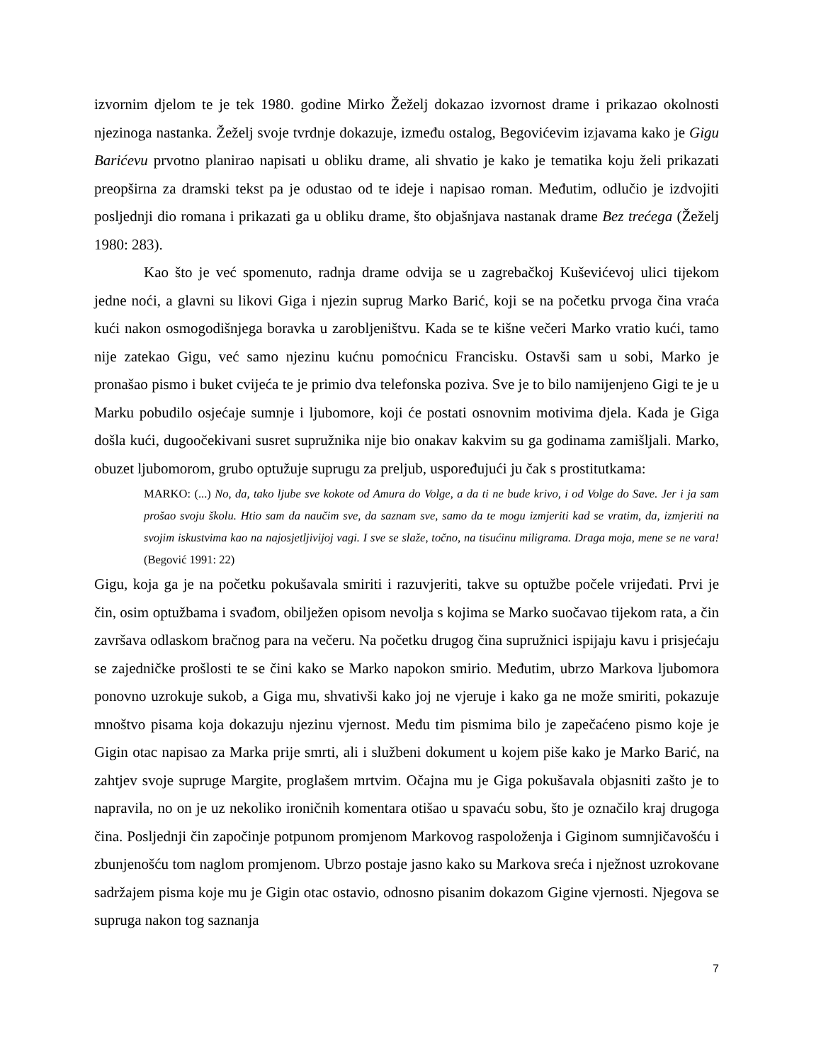izvornim djelom te je tek 1980. godine Mirko Žeželj dokazao izvornost drame i prikazao okolnosti njezinoga nastanka. Žeželj svoje tvrdnje dokazuje, između ostalog, Begovićevim izjavama kako je Gigu Barićevu prvotno planirao napisati u obliku drame, ali shvatio je kako je tematika koju želi prikazati preopširna za dramski tekst pa je odustao od te ideje i napisao roman. Međutim, odlučio je izdvojiti posljednji dio romana i prikazati ga u obliku drame, što objašnjava nastanak drame Bez trećega (Žeželj 1980: 283).
Kao što je već spomenuto, radnja drame odvija se u zagrebačkoj Kuševićevoj ulici tijekom jedne noći, a glavni su likovi Giga i njezin suprug Marko Barić, koji se na početku prvoga čina vraća kući nakon osmogodišnjega boravka u zarobljeništvu. Kada se te kišne večeri Marko vratio kući, tamo nije zatekao Gigu, već samo njezinu kućnu pomoćnicu Francisku. Ostavši sam u sobi, Marko je pronašao pismo i buket cvijeća te je primio dva telefonska poziva. Sve je to bilo namijenjeno Gigi te je u Marku pobudilo osjećaje sumnje i ljubomore, koji će postati osnovnim motivima djela. Kada je Giga došla kući, dugoočekivani susret supružnika nije bio onakav kakvim su ga godinama zamišljali. Marko, obuzet ljubomorom, grubo optužuje suprugu za preljub, uspoređujući ju čak s prostitutkama:
MARKO: (...) No, da, tako ljube sve kokote od Amura do Volge, a da ti ne bude krivo, i od Volge do Save. Jer i ja sam prošao svoju školu. Htio sam da naučim sve, da saznam sve, samo da te mogu izmjeriti kad se vratim, da, izmjeriti na svojim iskustvima kao na najosjetljivijoj vagi. I sve se slaže, točno, na tisućinu miligrama. Draga moja, mene se ne vara! (Begović 1991: 22)
Gigu, koja ga je na početku pokušavala smiriti i razuvjeriti, takve su optužbe počele vrijeđati. Prvi je čin, osim optužbama i svađom, obilježen opisom nevolja s kojima se Marko suočavao tijekom rata, a čin završava odlaskom bračnog para na večeru. Na početku drugog čina supružnici ispijaju kavu i prisjećaju se zajedničke prošlosti te se čini kako se Marko napokon smirio. Međutim, ubrzo Markova ljubomora ponovno uzrokuje sukob, a Giga mu, shvativši kako joj ne vjeruje i kako ga ne može smiriti, pokazuje mnoštvo pisama koja dokazuju njezinu vjernost. Među tim pismima bilo je zapečaćeno pismo koje je Gigin otac napisao za Marka prije smrti, ali i službeni dokument u kojem piše kako je Marko Barić, na zahtjev svoje supruge Margite, proglašem mrtvim. Očajna mu je Giga pokušavala objasniti zašto je to napravila, no on je uz nekoliko ironičnih komentara otišao u spavaću sobu, što je označilo kraj drugoga čina. Posljednji čin započinje potpunom promjenom Markovog raspoloženja i Giginom sumnjičavošću i zbunjenošću tom naglom promjenom. Ubrzo postaje jasno kako su Markova sreća i nježnost uzrokovane sadržajem pisma koje mu je Gigin otac ostavio, odnosno pisanim dokazom Gigine vjernosti. Njegova se supruga nakon tog saznanja
7